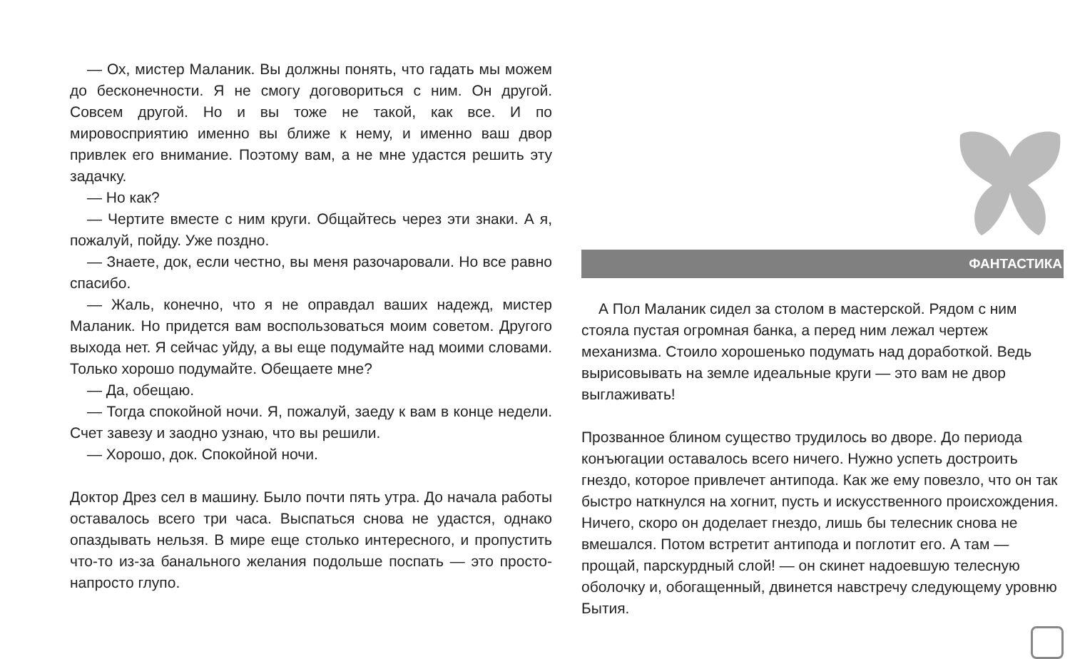— Ох, мистер Маланик. Вы должны понять, что гадать мы можем до бесконечности. Я не смогу договориться с ним. Он другой. Совсем другой. Но и вы тоже не такой, как все. И по мировосприятию именно вы ближе к нему, и именно ваш двор привлек его внимание. Поэтому вам, а не мне удастся решить эту задачку.
— Но как?
— Чертите вместе с ним круги. Общайтесь через эти знаки. А я, пожалуй, пойду. Уже поздно.
— Знаете, док, если честно, вы меня разочаровали. Но все равно спасибо.
— Жаль, конечно, что я не оправдал ваших надежд, мистер Маланик. Но придется вам воспользоваться моим советом. Другого выхода нет. Я сейчас уйду, а вы еще подумайте над моими словами. Только хорошо подумайте. Обещаете мне?
— Да, обещаю.
— Тогда спокойной ночи. Я, пожалуй, заеду к вам в конце недели. Счет завезу и заодно узнаю, что вы решили.
— Хорошо, док. Спокойной ночи.
Доктор Дрез сел в машину. Было почти пять утра. До начала работы оставалось всего три часа. Выспаться снова не удастся, однако опаздывать нельзя. В мире еще столько интересного, и пропустить что-то из-за банального желания подольше поспать — это просто-напросто глупо.
ФАНТАСТИКА
А Пол Маланик сидел за столом в мастерской. Рядом с ним стояла пустая огромная банка, а перед ним лежал чертеж механизма. Стоило хорошенько подумать над доработкой. Ведь вырисовывать на земле идеальные круги — это вам не двор выглаживать!
Прозванное блином существо трудилось во дворе. До периода конъюгации оставалось всего ничего. Нужно успеть достроить гнездо, которое привлечет антипода. Как же ему повезло, что он так быстро наткнулся на хогнит, пусть и искусственного происхождения. Ничего, скоро он доделает гнездо, лишь бы телесник снова не вмешался. Потом встретит антипода и поглотит его. А там — прощай, парскурдный слой! — он скинет надоевшую телесную оболочку и, обогащенный, двинется навстречу следующему уровню Бытия.